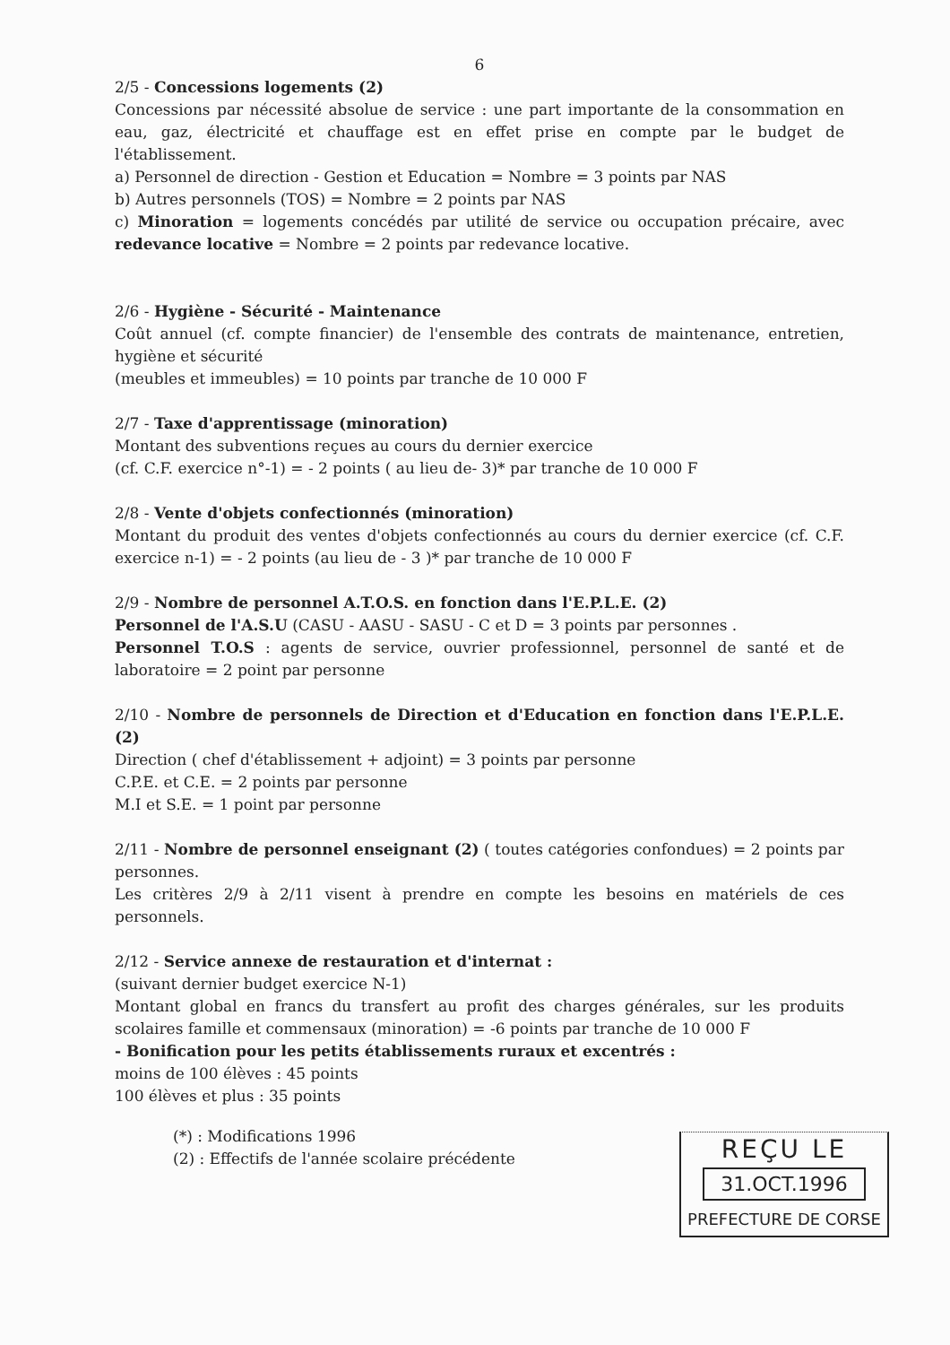6
2/5 - Concessions logements (2)
Concessions par nécessité absolue de service : une part importante de la consommation en eau, gaz, électricité et chauffage est en effet prise en compte par le budget de l'établissement.
a) Personnel de direction - Gestion et Education = Nombre = 3 points par NAS
b) Autres personnels (TOS) = Nombre = 2 points par NAS
c) Minoration = logements concédés par utilité de service ou occupation précaire, avec redevance locative = Nombre = 2 points par redevance locative.
2/6 - Hygiène - Sécurité - Maintenance
Coût annuel (cf. compte financier) de l'ensemble des contrats de maintenance, entretien, hygiène et sécurité
(meubles et immeubles) = 10 points par tranche de 10 000 F
2/7 - Taxe d'apprentissage (minoration)
Montant des subventions reçues au cours du dernier exercice
(cf. C.F. exercice n°-1) = - 2 points ( au lieu de- 3)* par tranche de 10 000 F
2/8 - Vente d'objets confectionnés (minoration)
Montant du produit des ventes d'objets confectionnés au cours du dernier exercice (cf. C.F. exercice n-1) = - 2 points (au lieu de - 3 )* par tranche de 10 000 F
2/9 - Nombre de personnel A.T.O.S. en fonction dans l'E.P.L.E. (2)
Personnel de l'A.S.U (CASU - AASU - SASU - C et D = 3 points par personnes .
Personnel T.O.S : agents de service, ouvrier professionnel, personnel de santé et de laboratoire = 2 point par personne
2/10 - Nombre de personnels de Direction et d'Education en fonction dans l'E.P.L.E.(2)
Direction ( chef d'établissement + adjoint) = 3 points par personne
C.P.E. et C.E. = 2 points par personne
M.I et S.E. = 1 point par personne
2/11 - Nombre de personnel enseignant (2) ( toutes catégories confondues) = 2 points par personnes.
Les critères 2/9 à 2/11 visent à prendre en compte les besoins en matériels de ces personnels.
2/12 - Service annexe de restauration et d'internat :
(suivant dernier budget exercice N-1)
Montant global en francs du transfert au profit des charges générales, sur les produits scolaires famille et commensaux (minoration) = -6 points par tranche de 10 000 F
- Bonification pour les petits établissements ruraux et excentrés :
moins de 100 élèves : 45 points
100 élèves et plus : 35 points
(*) : Modifications 1996
(2) : Effectifs de l'année scolaire précédente
REÇU LE
31.OCT.1996
PREFECTURE DE CORSE